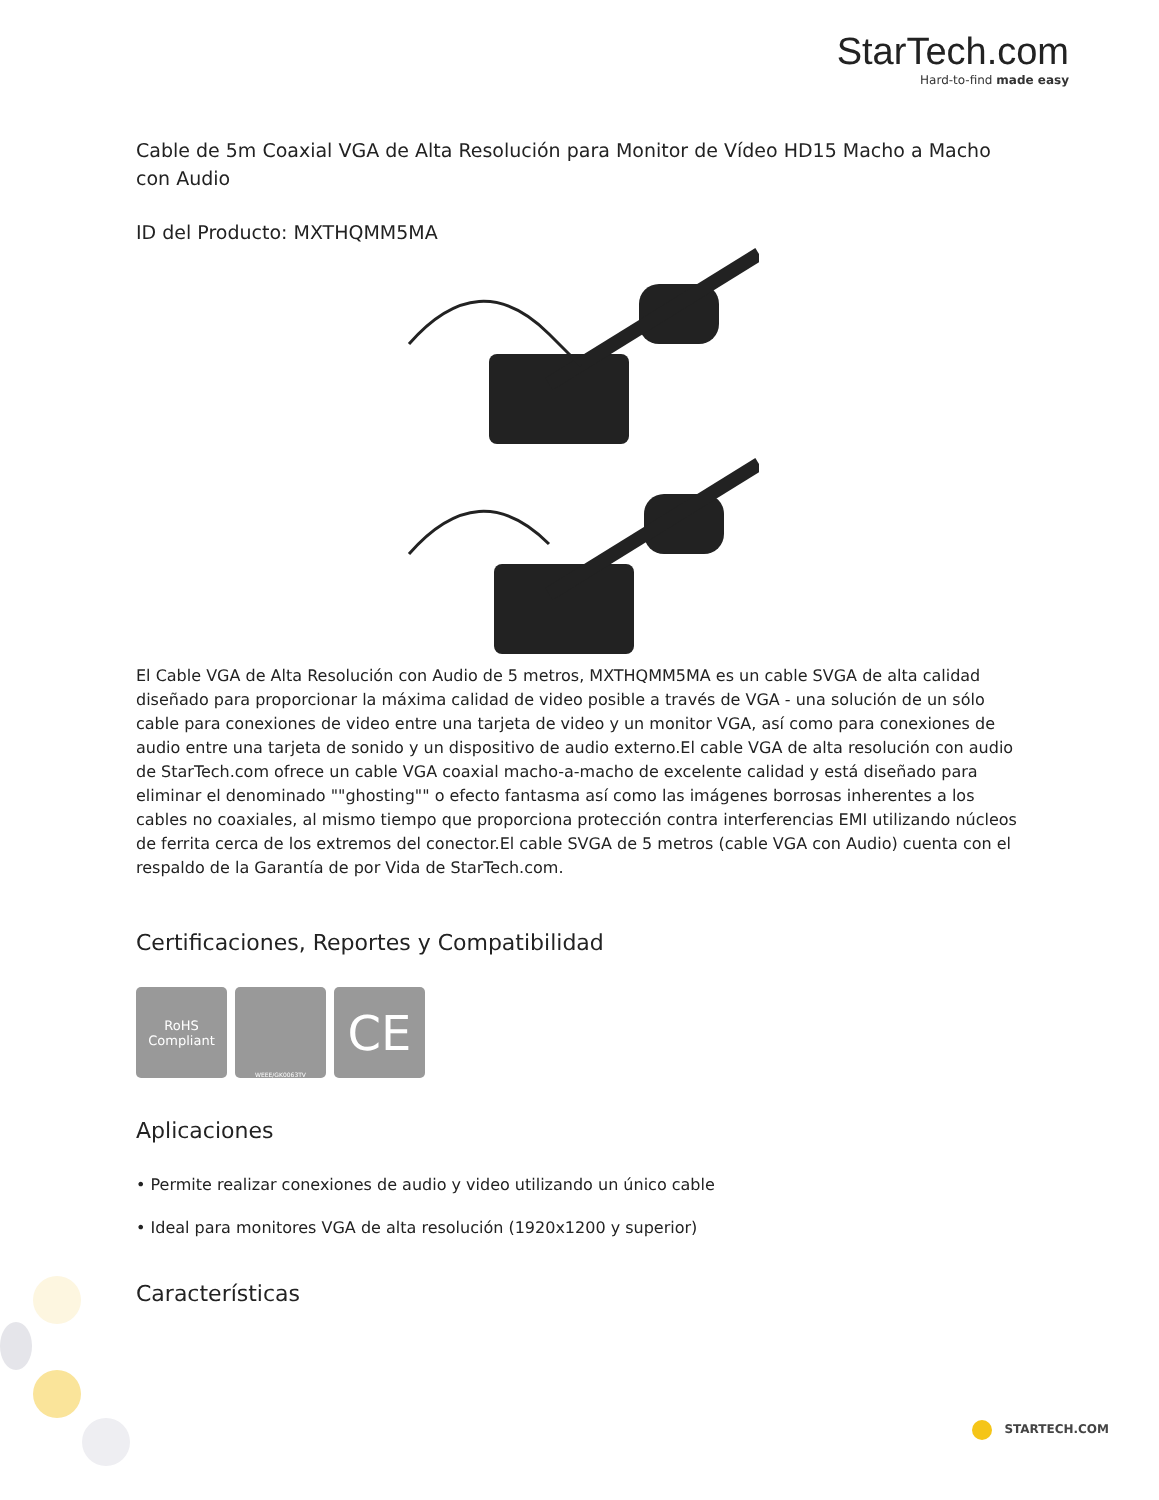StarTech.com
Hard-to-find made easy
Cable de 5m Coaxial VGA de Alta Resolución para Monitor de Vídeo HD15 Macho a Macho con Audio
ID del Producto: MXTHQMM5MA
El Cable VGA de Alta Resolución con Audio de 5 metros, MXTHQMM5MA es un cable SVGA de alta calidad diseñado para proporcionar la máxima calidad de video posible a través de VGA - una solución de un sólo cable para conexiones de video entre una tarjeta de video y un monitor VGA, así como para conexiones de audio entre una tarjeta de sonido y un dispositivo de audio externo.El cable VGA de alta resolución con audio de StarTech.com ofrece un cable VGA coaxial macho-a-macho de excelente calidad y está diseñado para eliminar el denominado ""ghosting"" o efecto fantasma así como las imágenes borrosas inherentes a los cables no coaxiales, al mismo tiempo que proporciona protección contra interferencias EMI utilizando núcleos de ferrita cerca de los extremos del conector.El cable SVGA de 5 metros (cable VGA con Audio) cuenta con el respaldo de la Garantía de por Vida de StarTech.com.
Certificaciones, Reportes y Compatibilidad
RoHS
Compliant
WEEE/GK0063TV
CE
Aplicaciones
• Permite realizar conexiones de audio y video utilizando un único cable
• Ideal para monitores VGA de alta resolución (1920x1200 y superior)
Características
STARTECH.COM